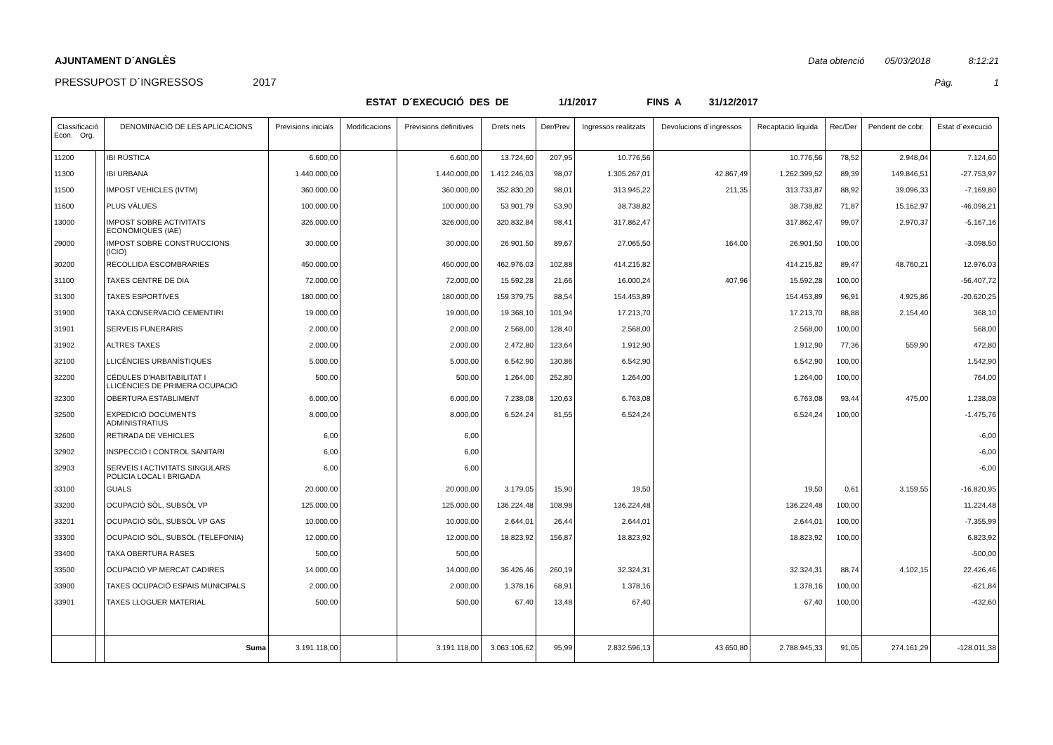AJUNTAMENT D´ANGLÈS Data obtenció 05/03/2018 8:12:21
PRESSUPOST D´INGRESSOS 2017 Pàg. 1
ESTAT D´EXECUCIÓ DES DE 1/1/2017 FINS A 31/12/2017
| Classificació Econ. Org. | | DENOMINACIÓ DE LES APLICACIONS | Previsions inicials | Modificacions | Previsions definitives | Drets nets | Der/Prev | Ingressos realitzats | Devolucions d´ingressos | Recaptació líquida | Rec/Der | Pendent de cobr. | Estat d´execució |
| --- | --- | --- | --- | --- | --- | --- | --- | --- | --- | --- | --- | --- | --- |
| 11200 | | IBI RÚSTICA | 6.600,00 | | 6.600,00 | 13.724,60 | 207,95 | 10.776,56 | | 10.776,56 | 78,52 | 2.948,04 | 7.124,60 |
| 11300 | | IBI URBANA | 1.440.000,00 | | 1.440.000,00 | 1.412.246,03 | 98,07 | 1.305.267,01 | 42.867,49 | 1.262.399,52 | 89,39 | 149.846,51 | -27.753,97 |
| 11500 | | IMPOST VEHICLES (IVTM) | 360.000,00 | | 360.000,00 | 352.830,20 | 98,01 | 313.945,22 | 211,35 | 313.733,87 | 88,92 | 39.096,33 | -7.169,80 |
| 11600 | | PLUS VÀLUES | 100.000,00 | | 100.000,00 | 53.901,79 | 53,90 | 38.738,82 | | 38.738,82 | 71,87 | 15.162,97 | -46.098,21 |
| 13000 | | IMPOST SOBRE ACTIVITATS ECONÒMIQUES (IAE) | 326.000,00 | | 326.000,00 | 320.832,84 | 98,41 | 317.862,47 | | 317.862,47 | 99,07 | 2.970,37 | -5.167,16 |
| 29000 | | IMPOST SOBRE CONSTRUCCIONS (ICIO) | 30.000,00 | | 30.000,00 | 26.901,50 | 89,67 | 27.065,50 | 164,00 | 26.901,50 | 100,00 | | -3.098,50 |
| 30200 | | RECOLLIDA ESCOMBRARIES | 450.000,00 | | 450.000,00 | 462.976,03 | 102,88 | 414.215,82 | | 414.215,82 | 89,47 | 48.760,21 | 12.976,03 |
| 31100 | | TAXES CENTRE DE DIA | 72.000,00 | | 72.000,00 | 15.592,28 | 21,66 | 16.000,24 | 407,96 | 15.592,28 | 100,00 | | -56.407,72 |
| 31300 | | TAXES ESPORTIVES | 180.000,00 | | 180.000,00 | 159.379,75 | 88,54 | 154.453,89 | | 154.453,89 | 96,91 | 4.925,86 | -20.620,25 |
| 31900 | | TAXA CONSERVACIÓ CEMENTIRI | 19.000,00 | | 19.000,00 | 19.368,10 | 101,94 | 17.213,70 | | 17.213,70 | 88,88 | 2.154,40 | 368,10 |
| 31901 | | SERVEIS FUNERARIS | 2.000,00 | | 2.000,00 | 2.568,00 | 128,40 | 2.568,00 | | 2.568,00 | 100,00 | | 568,00 |
| 31902 | | ALTRES TAXES | 2.000,00 | | 2.000,00 | 2.472,80 | 123,64 | 1.912,90 | | 1.912,90 | 77,36 | 559,90 | 472,80 |
| 32100 | | LLICÈNCIES URBANÍSTIQUES | 5.000,00 | | 5.000,00 | 6.542,90 | 130,86 | 6.542,90 | | 6.542,90 | 100,00 | | 1.542,90 |
| 32200 | | CÈDULES D'HABITABILITAT I LLICÈNCIES DE PRIMERA OCUPACIÓ | 500,00 | | 500,00 | 1.264,00 | 252,80 | 1.264,00 | | 1.264,00 | 100,00 | | 764,00 |
| 32300 | | OBERTURA ESTABLIMENT | 6.000,00 | | 6.000,00 | 7.238,08 | 120,63 | 6.763,08 | | 6.763,08 | 93,44 | 475,00 | 1.238,08 |
| 32500 | | EXPEDICIÓ DOCUMENTS ADMINISTRATIUS | 8.000,00 | | 8.000,00 | 6.524,24 | 81,55 | 6.524,24 | | 6.524,24 | 100,00 | | -1.475,76 |
| 32600 | | RETIRADA DE VEHICLES | 6,00 | | 6,00 | | | | | | | | -6,00 |
| 32902 | | INSPECCIÓ I CONTROL SANITARI | 6,00 | | 6,00 | | | | | | | | -6,00 |
| 32903 | | SERVEIS I ACTIVITATS SINGULARS POLICIA LOCAL I BRIGADA | 6,00 | | 6,00 | | | | | | | | -6,00 |
| 33100 | | GUALS | 20.000,00 | | 20.000,00 | 3.179,05 | 15,90 | 19,50 | | 19,50 | 0,61 | 3.159,55 | -16.820,95 |
| 33200 | | OCUPACIÓ SÒL, SUBSÒL VP | 125.000,00 | | 125.000,00 | 136.224,48 | 108,98 | 136.224,48 | | 136.224,48 | 100,00 | | 11.224,48 |
| 33201 | | OCUPACIÓ SÒL, SUBSÒL VP GAS | 10.000,00 | | 10.000,00 | 2.644,01 | 26,44 | 2.644,01 | | 2.644,01 | 100,00 | | -7.355,99 |
| 33300 | | OCUPACIÓ SÒL, SUBSÒL (TELEFONIA) | 12.000,00 | | 12.000,00 | 18.823,92 | 156,87 | 18.823,92 | | 18.823,92 | 100,00 | | 6.823,92 |
| 33400 | | TAXA OBERTURA RASES | 500,00 | | 500,00 | | | | | | | | -500,00 |
| 33500 | | OCUPACIÓ VP MERCAT CADIRES | 14.000,00 | | 14.000,00 | 36.426,46 | 260,19 | 32.324,31 | | 32.324,31 | 88,74 | 4.102,15 | 22.426,46 |
| 33900 | | TAXES OCUPACIÓ ESPAIS MUNICIPALS | 2.000,00 | | 2.000,00 | 1.378,16 | 68,91 | 1.378,16 | | 1.378,16 | 100,00 | | -621,84 |
| 33901 | | TAXES LLOGUER MATERIAL | 500,00 | | 500,00 | 67,40 | 13,48 | 67,40 | | 67,40 | 100,00 | | -432,60 |
| | | Suma | 3.191.118,00 | | 3.191.118,00 | 3.063.106,62 | 95,99 | 2.832.596,13 | 43.650,80 | 2.788.945,33 | 91,05 | 274.161,29 | -128.011,38 |